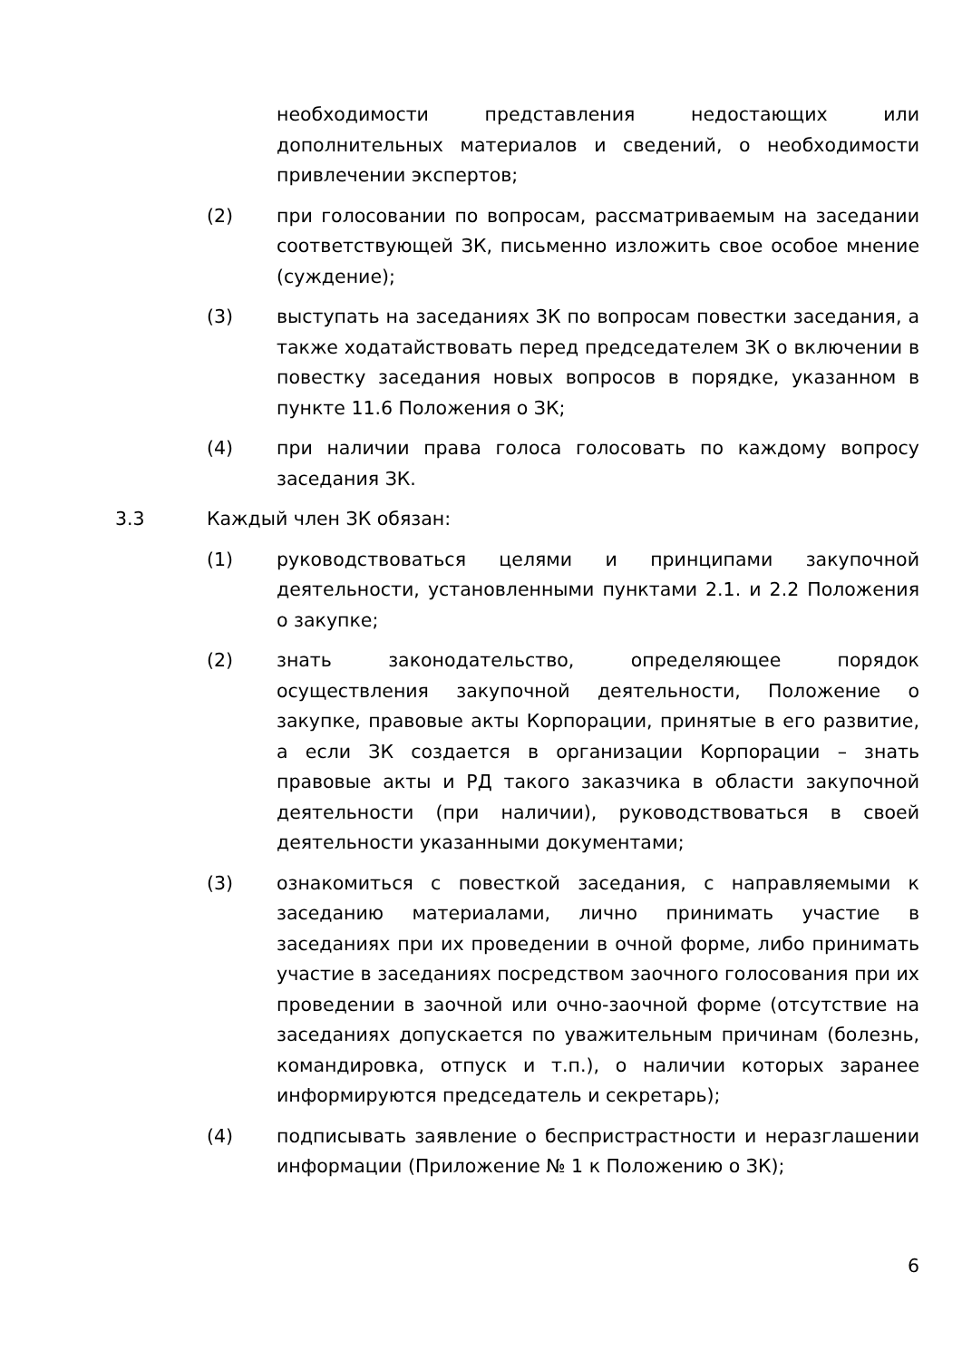необходимости представления недостающих или дополнительных материалов и сведений, о необходимости привлечении экспертов;
(2) при голосовании по вопросам, рассматриваемым на заседании соответствующей ЗК, письменно изложить свое особое мнение (суждение);
(3) выступать на заседаниях ЗК по вопросам повестки заседания, а также ходатайствовать перед председателем ЗК о включении в повестку заседания новых вопросов в порядке, указанном в пункте 11.6 Положения о ЗК;
(4) при наличии права голоса голосовать по каждому вопросу заседания ЗК.
3.3 Каждый член ЗК обязан:
(1) руководствоваться целями и принципами закупочной деятельности, установленными пунктами 2.1. и 2.2 Положения о закупке;
(2) знать законодательство, определяющее порядок осуществления закупочной деятельности, Положение о закупке, правовые акты Корпорации, принятые в его развитие, а если ЗК создается в организации Корпорации – знать правовые акты и РД такого заказчика в области закупочной деятельности (при наличии), руководствоваться в своей деятельности указанными документами;
(3) ознакомиться с повесткой заседания, с направляемыми к заседанию материалами, лично принимать участие в заседаниях при их проведении в очной форме, либо принимать участие в заседаниях посредством заочного голосования при их проведении в заочной или очно-заочной форме (отсутствие на заседаниях допускается по уважительным причинам (болезнь, командировка, отпуск и т.п.), о наличии которых заранее информируются председатель и секретарь);
(4) подписывать заявление о беспристрастности и неразглашении информации (Приложение № 1 к Положению о ЗК);
6